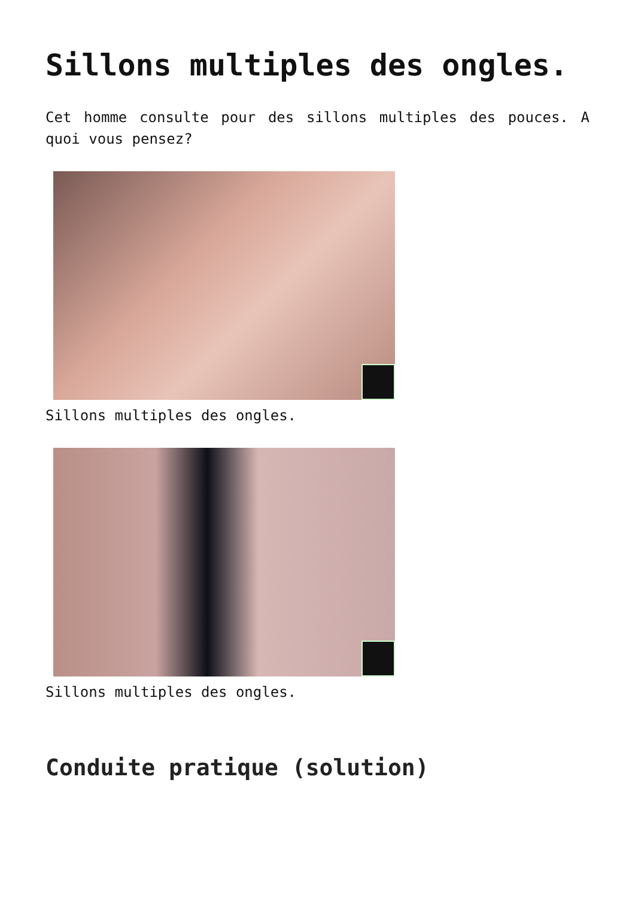Sillons multiples des ongles.
Cet homme consulte pour des sillons multiples des pouces. A quoi vous pensez?
Sillons multiples des ongles.
Sillons multiples des ongles.
Conduite pratique (solution)